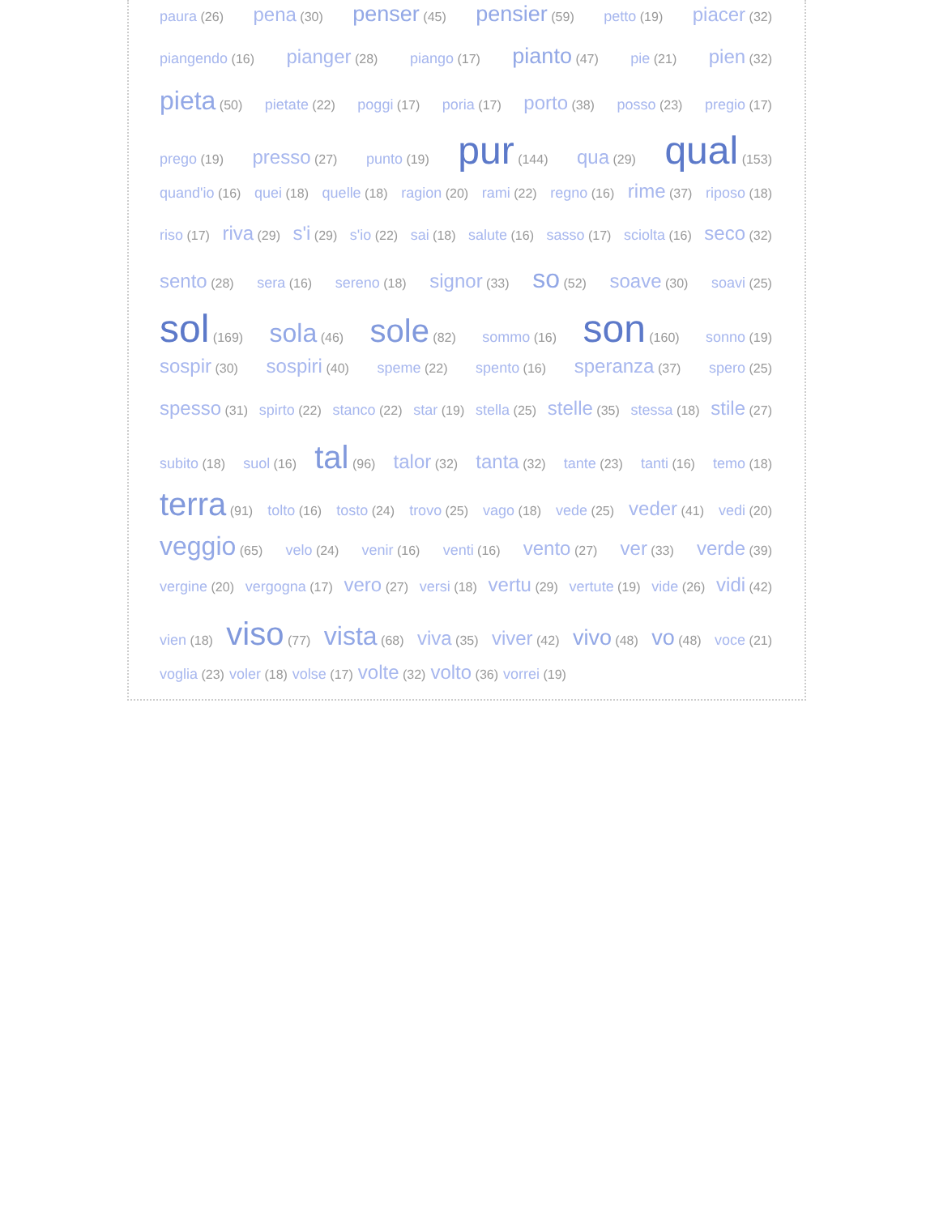paura (26) pena (30) penser (45) pensier (59) petto (19) piacer (32)
piangendo (16) pianger (28) piango (17) pianto (47) pie (21) pien (32)
pieta (50) pietate (22) poggi (17) poria (17) porto (38) posso (23) pregio (17)
prego (19) presso (27) punto (19) pur (144) qua (29) qual (153)
quand'io (16) quei (18) quelle (18) ragion (20) rami (22) regno (16) rime (37) riposo (18)
riso (17) riva (29) s'i (29) s'io (22) sai (18) salute (16) sasso (17) sciolta (16) seco (32)
sento (28) sera (16) sereno (18) signor (33) so (52) soave (30) soavi (25)
sol (169) sola (46) sole (82) sommo (16) son (160) sonno (19)
sospir (30) sospiri (40) speme (22) spento (16) speranza (37) spero (25)
spesso (31) spirto (22) stanco (22) star (19) stella (25) stelle (35) stessa (18) stile (27)
subito (18) suol (16) tal (96) talor (32) tanta (32) tante (23) tanti (16) temo (18)
terra (91) tolto (16) tosto (24) trovo (25) vago (18) vede (25) veder (41) vedi (20)
veggio (65) velo (24) venir (16) venti (16) vento (27) ver (33) verde (39)
vergine (20) vergogna (17) vero (27) versi (18) vertu (29) vertute (19) vide (26) vidi (42)
vien (18) viso (77) vista (68) viva (35) viver (42) vivo (48) vo (48) voce (21)
voglia (23) voler (18) volse (17) volte (32) volto (36) vorrei (19)